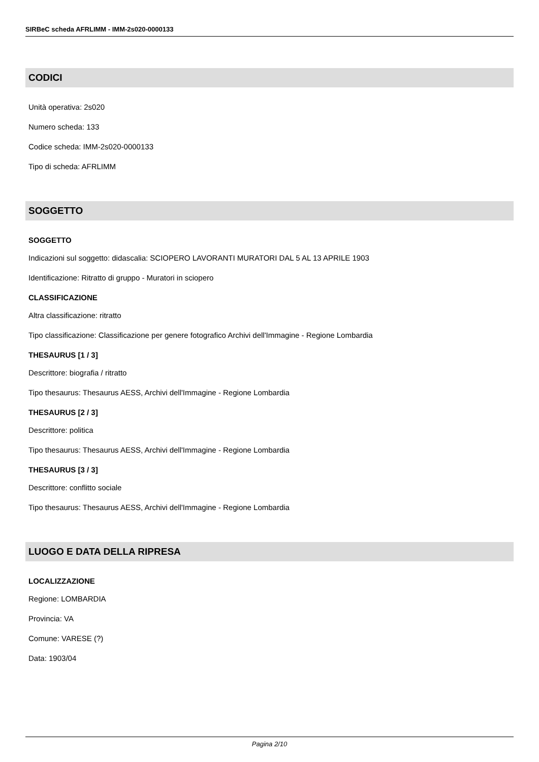SIRBeC scheda AFRLIMM - IMM-2s020-0000133
CODICI
Unità operativa: 2s020
Numero scheda: 133
Codice scheda: IMM-2s020-0000133
Tipo di scheda: AFRLIMM
SOGGETTO
SOGGETTO
Indicazioni sul soggetto: didascalia: SCIOPERO LAVORANTI MURATORI DAL 5 AL 13 APRILE 1903
Identificazione: Ritratto di gruppo - Muratori in sciopero
CLASSIFICAZIONE
Altra classificazione: ritratto
Tipo classificazione: Classificazione per genere fotografico Archivi dell'Immagine - Regione Lombardia
THESAURUS [1 / 3]
Descrittore: biografia / ritratto
Tipo thesaurus: Thesaurus AESS, Archivi dell'Immagine - Regione Lombardia
THESAURUS [2 / 3]
Descrittore: politica
Tipo thesaurus: Thesaurus AESS, Archivi dell'Immagine - Regione Lombardia
THESAURUS [3 / 3]
Descrittore: conflitto sociale
Tipo thesaurus: Thesaurus AESS, Archivi dell'Immagine - Regione Lombardia
LUOGO E DATA DELLA RIPRESA
LOCALIZZAZIONE
Regione: LOMBARDIA
Provincia: VA
Comune: VARESE (?)
Data: 1903/04
Pagina 2/10